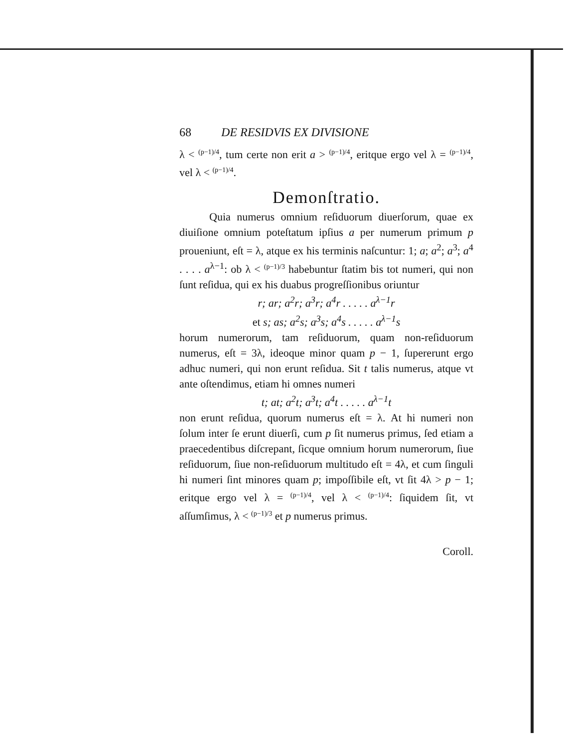68 DE RESIDVIS EX DIVISIONE
λ < (p−1)/4, tum certe non erit a > (p−1)/4, eritque ergo vel λ = (p−1)/4, vel λ < (p−1)/4.
Demonſtratio.
Quia numerus omnium reſiduorum diuerſorum, quae ex diuiſione omnium poteſtatum ipſius a per numerum primum p proueniunt, eſt = λ, atque ex his terminis naſcuntur: 1; a; a<sup>2</sup>; a<sup>3</sup>; a<sup>4</sup> . . . . a<sup>λ−1</sup>: ob λ < (p−1)/3 habebuntur ſtatim bis tot numeri, qui non ſunt reſidua, qui ex his duabus progreſſionibus oriuntur
r; ar; a<sup>2</sup>r; a<sup>3</sup>r; a<sup>4</sup>r . . . . . a<sup>λ−1</sup>r
et s; as; a<sup>2</sup>s; a<sup>3</sup>s; a<sup>4</sup>s . . . . . a<sup>λ−1</sup>s
horum numerorum, tam reſiduorum, quam non-reſiduorum numerus, eſt = 3λ, ideoque minor quam p − 1, ſupererunt ergo adhuc numeri, qui non erunt reſidua. Sit t talis numerus, atque vt ante oſtendimus, etiam hi omnes numeri
t; at; a<sup>2</sup>t; a<sup>3</sup>t; a<sup>4</sup>t . . . . . a<sup>λ−1</sup>t
non erunt reſidua, quorum numerus eſt = λ. At hi numeri non ſolum inter ſe erunt diuerſi, cum p ſit numerus primus, ſed etiam a praecedentibus diſcrepant, ſicque omnium horum numerorum, ſiue reſiduorum, ſiue non-reſiduorum multitudo eſt = 4λ, et cum ſinguli hi numeri ſint minores quam p; impoſſibile eſt, vt ſit 4λ > p − 1; eritque ergo vel λ = (p−1)/4, vel λ < (p−1)/4: ſiquidem ſit, vt aſſumſimus, λ < (p−1)/3 et p numerus primus.
Coroll.